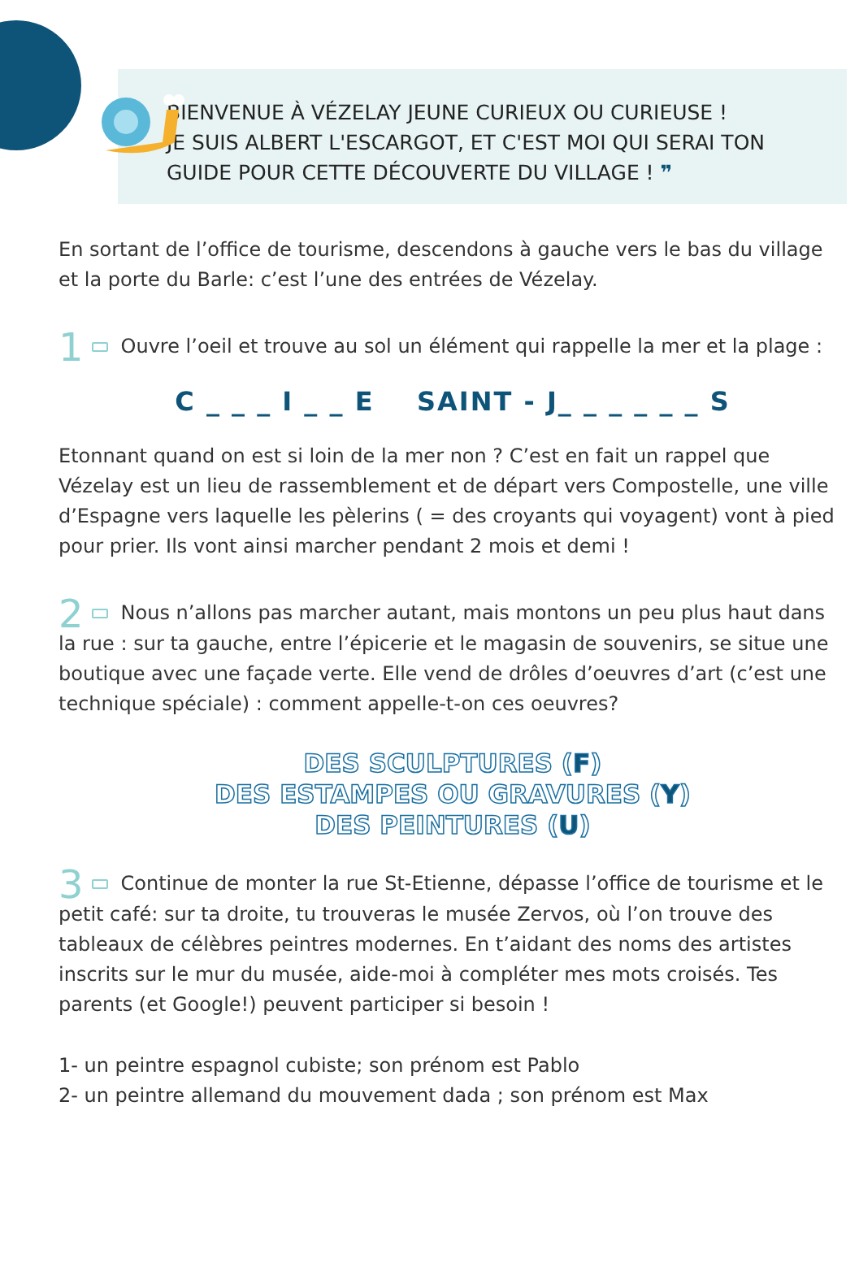BIENVENUE À VÉZELAY JEUNE CURIEUX OU CURIEUSE !
JE SUIS ALBERT L'ESCARGOT, ET C'EST MOI QUI SERAI TON GUIDE POUR CETTE DÉCOUVERTE DU VILLAGE ! ❞
En sortant de l’office de tourisme, descendons à gauche vers le bas du village et la porte du Barle: c’est l’une des entrées de Vézelay.
1 Ouvre l’oeil et trouve au sol un élément qui rappelle la mer et la plage :
C _ _ _ I _ _ E SAINT - J_ _ _ _ _ _ S
Etonnant quand on est si loin de la mer non ? C’est en fait un rappel que Vézelay est un lieu de rassemblement et de départ vers Compostelle, une ville d’Espagne vers laquelle les pèlerins ( = des croyants qui voyagent) vont à pied pour prier. Ils vont ainsi marcher pendant 2 mois et demi !
2 Nous n’allons pas marcher autant, mais montons un peu plus haut dans la rue : sur ta gauche, entre l’épicerie et le magasin de souvenirs, se situe une boutique avec une façade verte. Elle vend de drôles d’oeuvres d’art (c’est une technique spéciale) : comment appelle-t-on ces oeuvres?
DES SCULPTURES (F)
DES ESTAMPES OU GRAVURES (Y)
DES PEINTURES (U)
3 Continue de monter la rue St-Etienne, dépasse l’office de tourisme et le petit café: sur ta droite, tu trouveras le musée Zervos, où l’on trouve des tableaux de célèbres peintres modernes. En t’aidant des noms des artistes inscrits sur le mur du musée, aide-moi à compléter mes mots croisés. Tes parents (et Google!) peuvent participer si besoin !
1- un peintre espagnol cubiste; son prénom est Pablo
2- un peintre allemand du mouvement dada ; son prénom est Max